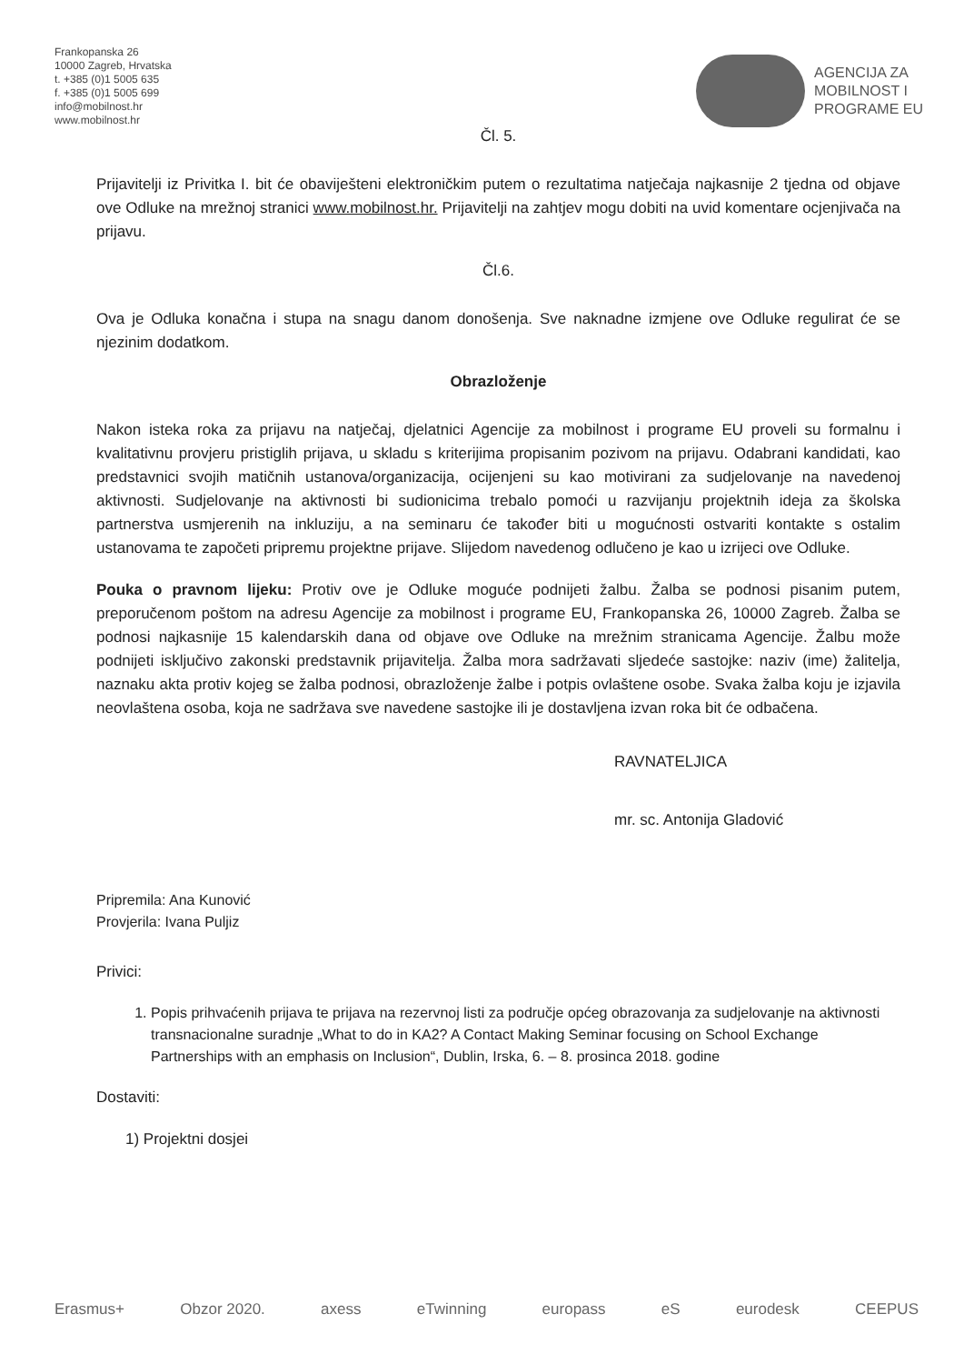Frankopanska 26
10000 Zagreb, Hrvatska
t. +385 (0)1 5005 635
f. +385 (0)1 5005 699
info@mobilnost.hr
www.mobilnost.hr
AGENCIJA ZA
MOBILNOST I
PROGRAME EU
Čl. 5.
Prijavitelji iz Privitka I. bit će obaviješteni elektroničkim putem o rezultatima natječaja najkasnije 2 tjedna od objave ove Odluke na mrežnoj stranici www.mobilnost.hr. Prijavitelji na zahtjev mogu dobiti na uvid komentare ocjenjivača na prijavu.
Čl.6.
Ova je Odluka konačna i stupa na snagu danom donošenja. Sve naknadne izmjene ove Odluke regulirat će se njezinim dodatkom.
Obrazloženje
Nakon isteka roka za prijavu na natječaj, djelatnici Agencije za mobilnost i programe EU proveli su formalnu i kvalitativnu provjeru pristiglih prijava, u skladu s kriterijima propisanim pozivom na prijavu. Odabrani kandidati, kao predstavnici svojih matičnih ustanova/organizacija, ocijenjeni su kao motivirani za sudjelovanje na navedenoj aktivnosti. Sudjelovanje na aktivnosti bi sudionicima trebalo pomoći u razvijanju projektnih ideja za školska partnerstva usmjerenih na inkluziju, a na seminaru će također biti u mogućnosti ostvariti kontakte s ostalim ustanovama te započeti pripremu projektne prijave. Slijedom navedenog odlučeno je kao u izrijeci ove Odluke.
Pouka o pravnom lijeku: Protiv ove je Odluke moguće podnijeti žalbu. Žalba se podnosi pisanim putem, preporučenom poštom na adresu Agencije za mobilnost i programe EU, Frankopanska 26, 10000 Zagreb. Žalba se podnosi najkasnije 15 kalendarskih dana od objave ove Odluke na mrežnim stranicama Agencije. Žalbu može podnijeti isključivo zakonski predstavnik prijavitelja. Žalba mora sadržavati sljedeće sastojke: naziv (ime) žalitelja, naznaku akta protiv kojeg se žalba podnosi, obrazloženje žalbe i potpis ovlaštene osobe. Svaka žalba koju je izjavila neovlaštena osoba, koja ne sadržava sve navedene sastojke ili je dostavljena izvan roka bit će odbačena.
RAVNATELJICA
mr. sc. Antonija Gladović
Pripremila: Ana Kunović
Provjerila: Ivana Puljiz
Privici:
1. Popis prihvaćenih prijava te prijava na rezervnoj listi za područje općeg obrazovanja za sudjelovanje na aktivnosti transnacionalne suradnje „What to do in KA2? A Contact Making Seminar focusing on School Exchange Partnerships with an emphasis on Inclusion“, Dublin, Irska, 6. – 8. prosinca 2018. godine
Dostaviti:
1) Projektni dosjei
Erasmus+ Obzor 2020. axess eTwinning europass eS eurodesk CEEPUS